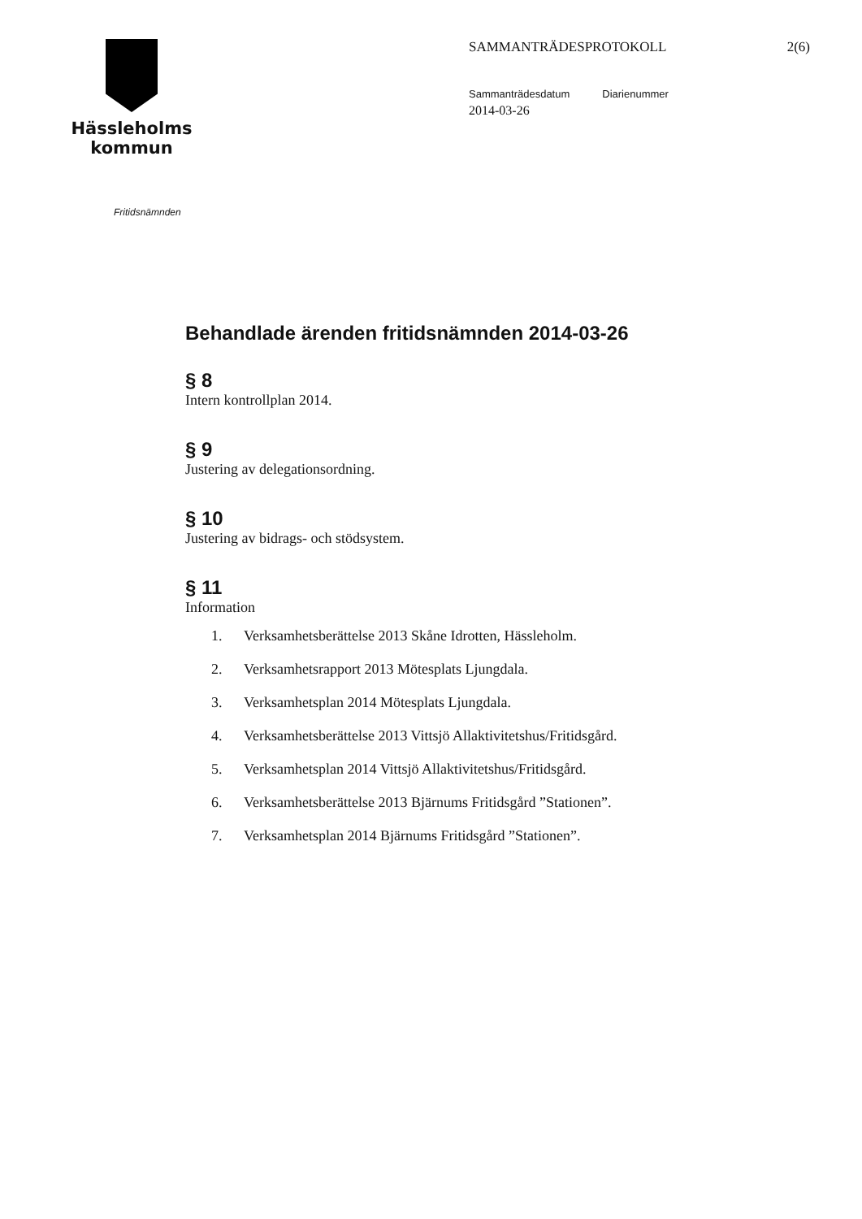Hässleholms
kommun
SAMMANTRÄDESPROTOKOLL 2(6)
Sammanträdesdatum Diarienummer
2014-03-26
Fritidsnämnden
Behandlade ärenden fritidsnämnden 2014-03-26
§ 8
Intern kontrollplan 2014.
§ 9
Justering av delegationsordning.
§ 10
Justering av bidrags- och stödsystem.
§ 11
Information
1. Verksamhetsberättelse 2013 Skåne Idrotten, Hässleholm.
2. Verksamhetsrapport 2013 Mötesplats Ljungdala.
3. Verksamhetsplan 2014 Mötesplats Ljungdala.
4. Verksamhetsberättelse 2013 Vittsjö Allaktivitetshus/Fritidsgård.
5. Verksamhetsplan 2014 Vittsjö Allaktivitetshus/Fritidsgård.
6. Verksamhetsberättelse 2013 Bjärnums Fritidsgård ”Stationen”.
7. Verksamhetsplan 2014 Bjärnums Fritidsgård ”Stationen”.